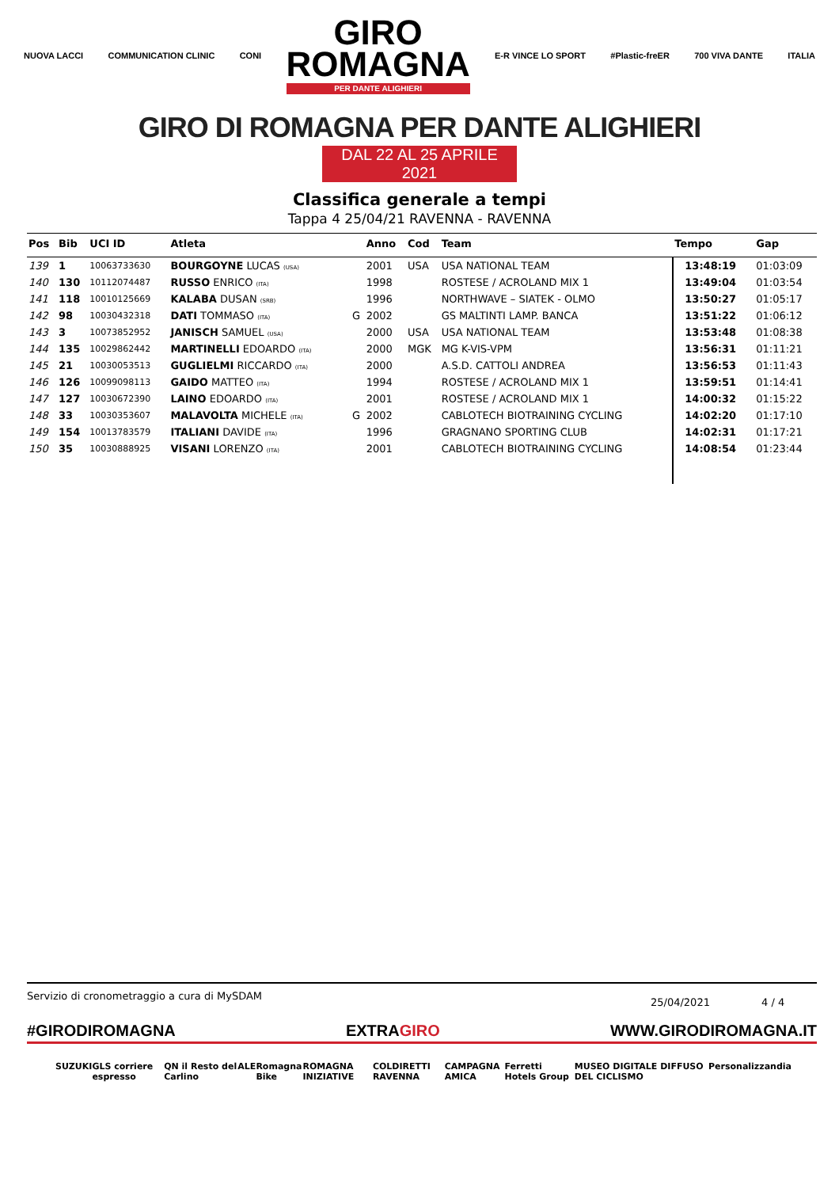NUOVA LACCI COMMUNICATION CLINIC CONI
GIRO
ROMAGNA
PER DANTE ALIGHIERI
E-R VINCE LO SPORT #Plastic-freER 700 VIVA DANTE ITALIA
GIRO DI ROMAGNA PER DANTE ALIGHIERI
DAL 22 AL 25 APRILE 2021
Classifica generale a tempi
Tappa 4 25/04/21 RAVENNA - RAVENNA
| Pos | Bib | UCI ID | Atleta | | Anno | Cod | Team | Tempo | Gap |
| --- | --- | --- | --- | --- | --- | --- | --- | --- | --- |
| 139 | 1 | 10063733630 | BOURGOYNE LUCAS (USA) | | 2001 | USA | USA NATIONAL TEAM | 13:48:19 | 01:03:09 |
| 140 | 130 | 10112074487 | RUSSO ENRICO (ITA) | | 1998 | | ROSTESE / ACROLAND MIX 1 | 13:49:04 | 01:03:54 |
| 141 | 118 | 10010125669 | KALABA DUSAN (SRB) | | 1996 | | NORTHWAVE – SIATEK - OLMO | 13:50:27 | 01:05:17 |
| 142 | 98 | 10030432318 | DATI TOMMASO (ITA) | G | 2002 | | GS MALTINTI LAMP. BANCA | 13:51:22 | 01:06:12 |
| 143 | 3 | 10073852952 | JANISCH SAMUEL (USA) | | 2000 | USA | USA NATIONAL TEAM | 13:53:48 | 01:08:38 |
| 144 | 135 | 10029862442 | MARTINELLI EDOARDO (ITA) | | 2000 | MGK | MG K-VIS-VPM | 13:56:31 | 01:11:21 |
| 145 | 21 | 10030053513 | GUGLIELMI RICCARDO (ITA) | | 2000 | | A.S.D. CATTOLI ANDREA | 13:56:53 | 01:11:43 |
| 146 | 126 | 10099098113 | GAIDO MATTEO (ITA) | | 1994 | | ROSTESE / ACROLAND MIX 1 | 13:59:51 | 01:14:41 |
| 147 | 127 | 10030672390 | LAINO EDOARDO (ITA) | | 2001 | | ROSTESE / ACROLAND MIX 1 | 14:00:32 | 01:15:22 |
| 148 | 33 | 10030353607 | MALAVOLTA MICHELE (ITA) | G | 2002 | | CABLOTECH BIOTRAINING CYCLING | 14:02:20 | 01:17:10 |
| 149 | 154 | 10013783579 | ITALIANI DAVIDE (ITA) | | 1996 | | GRAGNANO SPORTING CLUB | 14:02:31 | 01:17:21 |
| 150 | 35 | 10030888925 | VISANI LORENZO (ITA) | | 2001 | | CABLOTECH BIOTRAINING CYCLING | 14:08:54 | 01:23:44 |
Servizio di cronometraggio a cura di MySDAM 25/04/2021 4 / 4
#GIRODIROMAGNA EXTRAGIRO WWW.GIRODIROMAGNA.IT
SUZUKI GLS corriere espresso QN il Resto del Carlino ALE Romagna Bike ROMAGNA INIZIATIVE COLDIRETTI RAVENNA CAMPAGNA AMICA Ferretti Hotels Group MUSEO DIGITALE DIFFUSO DEL CICLISMO Personalizzandia